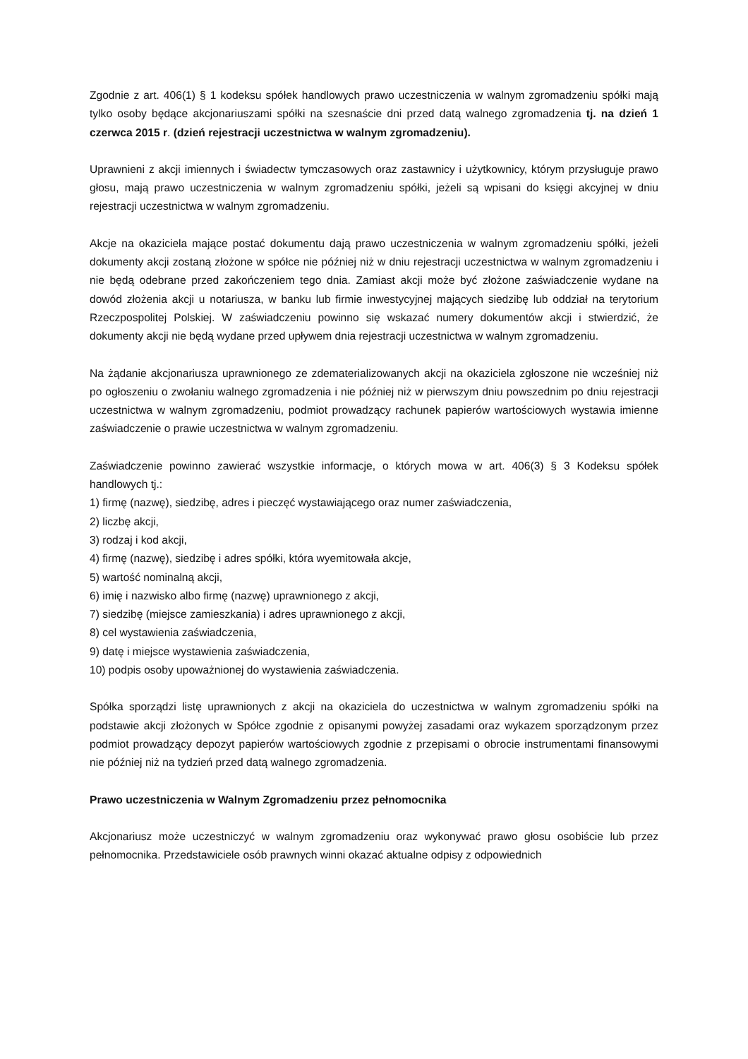Zgodnie z art. 406(1) § 1 kodeksu spółek handlowych prawo uczestniczenia w walnym zgromadzeniu spółki mają tylko osoby będące akcjonariuszami spółki na szesnaście dni przed datą walnego zgromadzenia tj. na dzień 1 czerwca 2015 r. (dzień rejestracji uczestnictwa w walnym zgromadzeniu).
Uprawnieni z akcji imiennych i świadectw tymczasowych oraz zastawnicy i użytkownicy, którym przysługuje prawo głosu, mają prawo uczestniczenia w walnym zgromadzeniu spółki, jeżeli są wpisani do księgi akcyjnej w dniu rejestracji uczestnictwa w walnym zgromadzeniu.
Akcje na okaziciela mające postać dokumentu dają prawo uczestniczenia w walnym zgromadzeniu spółki, jeżeli dokumenty akcji zostaną złożone w spółce nie później niż w dniu rejestracji uczestnictwa w walnym zgromadzeniu i nie będą odebrane przed zakończeniem tego dnia. Zamiast akcji może być złożone zaświadczenie wydane na dowód złożenia akcji u notariusza, w banku lub firmie inwestycyjnej mających siedzibę lub oddział na terytorium Rzeczpospolitej Polskiej. W zaświadczeniu powinno się wskazać numery dokumentów akcji i stwierdzić, że dokumenty akcji nie będą wydane przed upływem dnia rejestracji uczestnictwa w walnym zgromadzeniu.
Na żądanie akcjonariusza uprawnionego ze zdematerializowanych akcji na okaziciela zgłoszone nie wcześniej niż po ogłoszeniu o zwołaniu walnego zgromadzenia i nie później niż w pierwszym dniu powszednim po dniu rejestracji uczestnictwa w walnym zgromadzeniu, podmiot prowadzący rachunek papierów wartościowych wystawia imienne zaświadczenie o prawie uczestnictwa w walnym zgromadzeniu.
Zaświadczenie powinno zawierać wszystkie informacje, o których mowa w art. 406(3) § 3 Kodeksu spółek handlowych tj.:
1) firmę (nazwę), siedzibę, adres i pieczęć wystawiającego oraz numer zaświadczenia,
2) liczbę akcji,
3) rodzaj i kod akcji,
4) firmę (nazwę), siedzibę i adres spółki, która wyemitowała akcje,
5) wartość nominalną akcji,
6) imię i nazwisko albo firmę (nazwę) uprawnionego z akcji,
7) siedzibę (miejsce zamieszkania) i adres uprawnionego z akcji,
8) cel wystawienia zaświadczenia,
9) datę i miejsce wystawienia zaświadczenia,
10) podpis osoby upoważnionej do wystawienia zaświadczenia.
Spółka sporządzi listę uprawnionych z akcji na okaziciela do uczestnictwa w walnym zgromadzeniu spółki na podstawie akcji złożonych w Spółce zgodnie z opisanymi powyżej zasadami oraz wykazem sporządzonym przez podmiot prowadzący depozyt papierów wartościowych zgodnie z przepisami o obrocie instrumentami finansowymi nie później niż na tydzień przed datą walnego zgromadzenia.
Prawo uczestniczenia w Walnym Zgromadzeniu przez pełnomocnika
Akcjonariusz może uczestniczyć w walnym zgromadzeniu oraz wykonywać prawo głosu osobiście lub przez pełnomocnika. Przedstawiciele osób prawnych winni okazać aktualne odpisy z odpowiednich